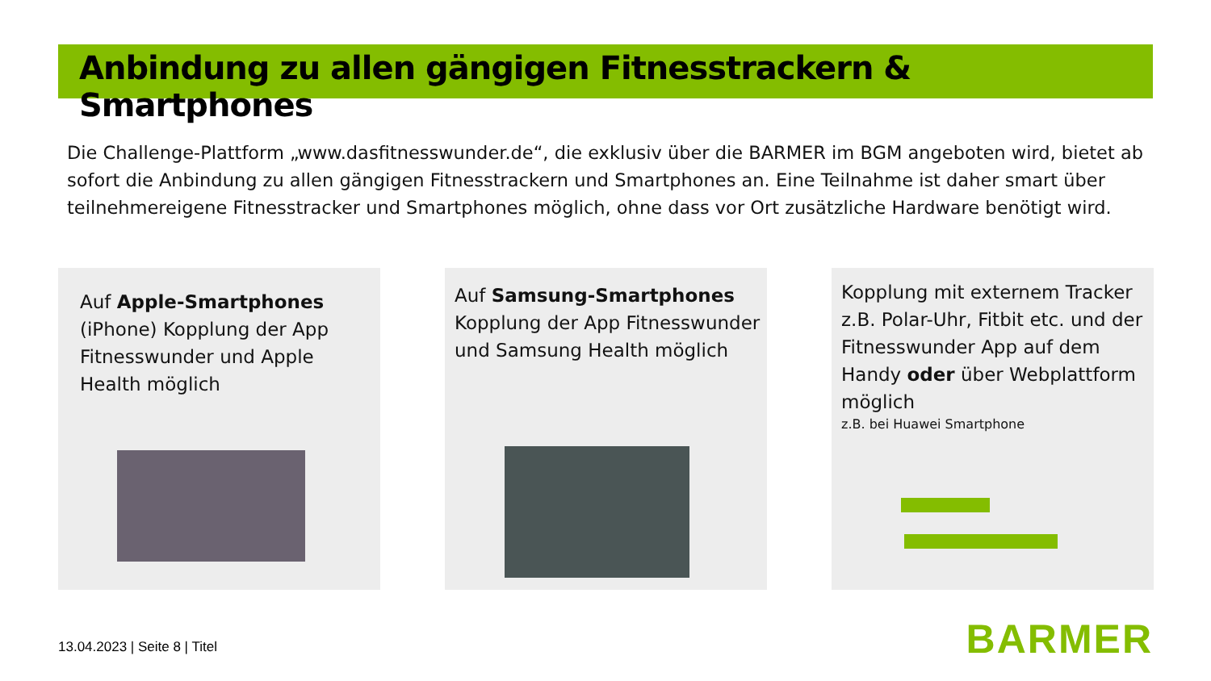Anbindung zu allen gängigen Fitnesstrackern & Smartphones
Die Challenge-Plattform „www.dasfitnesswunder.de“, die exklusiv über die BARMER im BGM angeboten wird, bietet ab sofort die Anbindung zu allen gängigen Fitnesstrackern und Smartphones an. Eine Teilnahme ist daher smart über teilnehmereigene Fitnesstracker und Smartphones möglich, ohne dass vor Ort zusätzliche Hardware benötigt wird.
Auf Apple-Smartphones (iPhone) Kopplung der App Fitnesswunder und Apple Health möglich
Auf Samsung-Smartphones Kopplung der App Fitnesswunder und Samsung Health möglich
Kopplung mit externem Tracker z.B. Polar-Uhr, Fitbit etc. und der Fitnesswunder App auf dem Handy oder über Webplattform möglich
z.B. bei Huawei Smartphone
13.04.2023 | Seite 8 | Titel BARMER